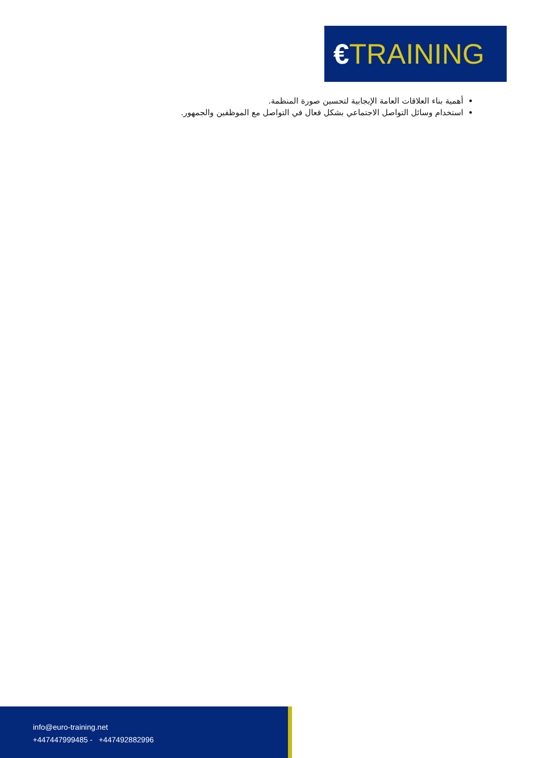€TRAINING
أهمية بناء العلاقات العامة الإيجابية لتحسين صورة المنظمة.
استخدام وسائل التواصل الاجتماعي بشكل فعال في التواصل مع الموظفين والجمهور.
info@euro-training.net
+447447999485 - +447492882996